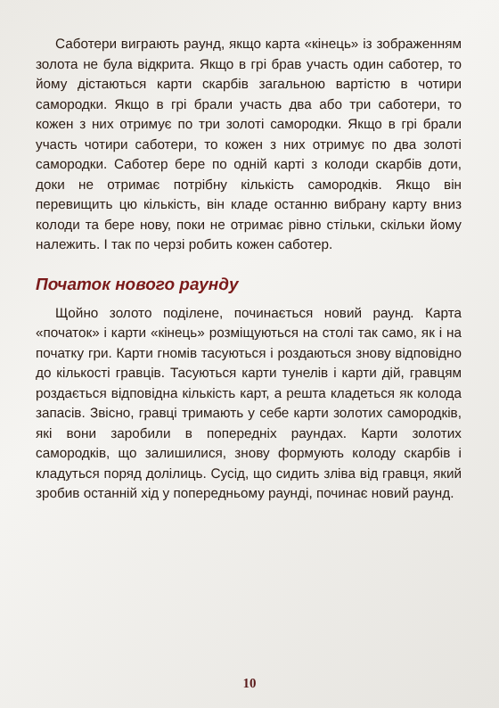Саботери виграють раунд, якщо карта «кінець» із зображенням золота не була відкрита. Якщо в грі брав участь один саботер, то йому дістаються карти скарбів загальною вартістю в чотири самородки. Якщо в грі брали участь два або три саботери, то кожен з них отримує по три золоті самородки. Якщо в грі брали участь чотири саботери, то кожен з них отримує по два золоті самородки. Саботер бере по одній карті з колоди скарбів доти, доки не отримає потрібну кількість самородків. Якщо він перевищить цю кількість, він кладе останню вибрану карту вниз колоди та бере нову, поки не отримає рівно стільки, скільки йому належить. І так по черзі робить кожен саботер.
Початок нового раунду
Щойно золото поділене, починається новий раунд. Карта «початок» і карти «кінець» розміщуються на столі так само, як і на початку гри. Карти гномів тасуються і роздаються знову відповідно до кількості гравців. Тасуються карти тунелів і карти дій, гравцям роздається відповідна кількість карт, а решта кладеться як колода запасів. Звісно, гравці тримають у себе карти золотих самородків, які вони заробили в попередніх раундах. Карти золотих самородків, що залишилися, знову формують колоду скарбів і кладуться поряд долілиць. Сусід, що сидить зліва від гравця, який зробив останній хід у попередньому раунді, починає новий раунд.
10